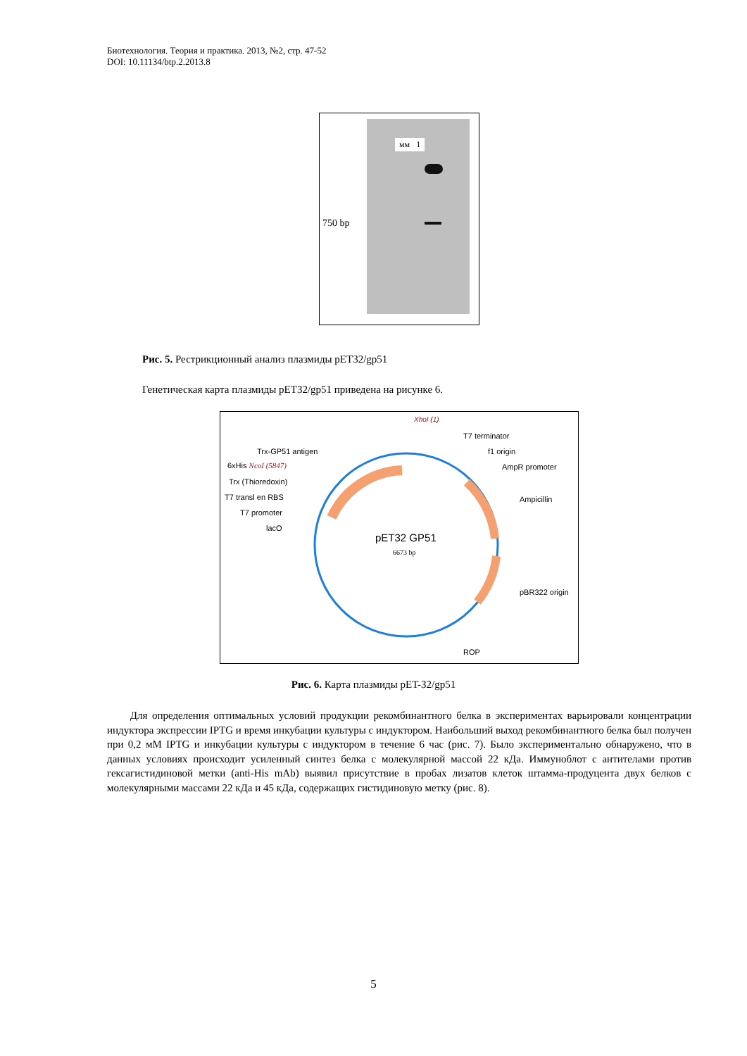Биотехнология. Теория и практика. 2013, №2, стр. 47-52
DOI: 10.11134/btp.2.2013.8
мм 1
750 bp
Рис. 5. Рестрикционный анализ плазмиды pET32/gp51
Генетическая карта плазмиды pET32/gp51 приведена на рисунке 6.
XhoI (1)
T7 terminator
f1 origin
AmpR promoter
Ampicillin
pBR322 origin
ROP
Trx-GP51 antigen
6xHis NcoI (5847)
Trx (Thioredoxin)
T7 transl en RBS
T7 promoter
lacO
pET32 GP51
6673 bp
Рис. 6. Карта плазмиды pET-32/gp51
Для определения оптимальных условий продукции рекомбинантного белка в экспериментах варьировали концентрации индуктора экспрессии IPTG и время инкубации культуры с индуктором. Наибольший выход рекомбинантного белка был получен при 0,2 мМ IPTG и инкубации культуры с индуктором в течение 6 час (рис. 7). Было экспериментально обнаружено, что в данных условиях происходит усиленный синтез белка с молекулярной массой 22 кДа. Иммуноблот с антителами против гексагистидиновой метки (anti-His mAb) выявил присутствие в пробах лизатов клеток штамма-продуцента двух белков с молекулярными массами 22 кДа и 45 кДа, содержащих гистидиновую метку (рис. 8).
5